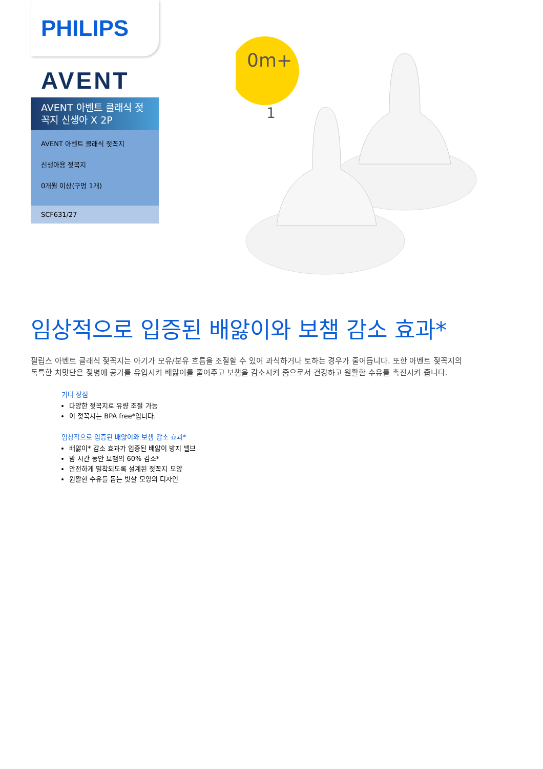PHILIPS
AVENT
AVENT 아벤트 클래식 젖꼭지 신생아 X 2P
AVENT 아벤트 클래식 젖꼭지
신생아용 젖꼭지
0개월 이상(구멍 1개)
SCF631/27
0m+
1
임상적으로 입증된 배앓이와 보챔 감소 효과*
필립스 아벤트 클래식 젖꼭지는 아기가 모유/분유 흐름을 조절할 수 있어 과식하거나 토하는 경우가 줄어듭니다. 또한 아벤트 젖꼭지의 독특한 치맛단은 젖병에 공기를 유입시켜 배앓이를 줄여주고 보챔을 감소시켜 줌으로서 건강하고 원활한 수유를 촉진시켜 줍니다.
기타 장점
다양한 젖꼭지로 유량 조절 가능
이 젖꼭지는 BPA free*입니다.
임상적으로 입증된 배앓이와 보챔 감소 효과*
배앓이* 감소 효과가 입증된 배앓이 방지 밸브
밤 시간 동안 보챔의 60% 감소*
안전하게 밀착되도록 설계된 젖꼭지 모양
원활한 수유를 돕는 빗살 모양의 디자인